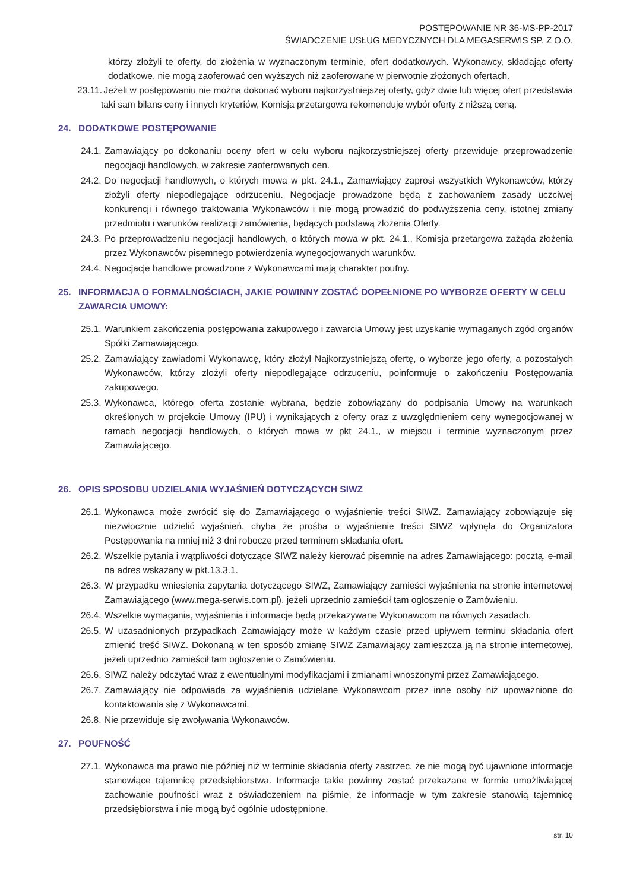POSTĘPOWANIE NR 36-MS-PP-2017
ŚWIADCZENIE USŁUG MEDYCZNYCH DLA MEGASERWIS SP. Z O.O.
którzy złożyli te oferty, do złożenia w wyznaczonym terminie, ofert dodatkowych. Wykonawcy, składając oferty dodatkowe, nie mogą zaoferować cen wyższych niż zaoferowane w pierwotnie złożonych ofertach.
23.11. Jeżeli w postępowaniu nie można dokonać wyboru najkorzystniejszej oferty, gdyż dwie lub więcej ofert przedstawia taki sam bilans ceny i innych kryteriów, Komisja przetargowa rekomenduje wybór oferty z niższą ceną.
24. DODATKOWE POSTĘPOWANIE
24.1. Zamawiający po dokonaniu oceny ofert w celu wyboru najkorzystniejszej oferty przewiduje przeprowadzenie negocjacji handlowych, w zakresie zaoferowanych cen.
24.2. Do negocjacji handlowych, o których mowa w pkt. 24.1., Zamawiający zaprosi wszystkich Wykonawców, którzy złożyli oferty niepodlegające odrzuceniu. Negocjacje prowadzone będą z zachowaniem zasady uczciwej konkurencji i równego traktowania Wykonawców i nie mogą prowadzić do podwyższenia ceny, istotnej zmiany przedmiotu i warunków realizacji zamówienia, będących podstawą złożenia Oferty.
24.3. Po przeprowadzeniu negocjacji handlowych, o których mowa w pkt. 24.1., Komisja przetargowa zażąda złożenia przez Wykonawców pisemnego potwierdzenia wynegocjowanych warunków.
24.4. Negocjacje handlowe prowadzone z Wykonawcami mają charakter poufny.
25. INFORMACJA O FORMALNOŚCIACH, JAKIE POWINNY ZOSTAĆ DOPEŁNIONE PO WYBORZE OFERTY W CELU ZAWARCIA UMOWY:
25.1. Warunkiem zakończenia postępowania zakupowego i zawarcia Umowy jest uzyskanie wymaganych zgód organów Spółki Zamawiającego.
25.2. Zamawiający zawiadomi Wykonawcę, który złożył Najkorzystniejszą ofertę, o wyborze jego oferty, a pozostałych Wykonawców, którzy złożyli oferty niepodlegające odrzuceniu, poinformuje o zakończeniu Postępowania zakupowego.
25.3. Wykonawca, którego oferta zostanie wybrana, będzie zobowiązany do podpisania Umowy na warunkach określonych w projekcie Umowy (IPU) i wynikających z oferty oraz z uwzględnieniem ceny wynegocjowanej w ramach negocjacji handlowych, o których mowa w pkt 24.1., w miejscu i terminie wyznaczonym przez Zamawiającego.
26. OPIS SPOSOBU UDZIELANIA WYJAŚNIEŃ DOTYCZĄCYCH SIWZ
26.1. Wykonawca może zwrócić się do Zamawiającego o wyjaśnienie treści SIWZ. Zamawiający zobowiązuje się niezwłocznie udzielić wyjaśnień, chyba że prośba o wyjaśnienie treści SIWZ wpłynęła do Organizatora Postępowania na mniej niż 3 dni robocze przed terminem składania ofert.
26.2. Wszelkie pytania i wątpliwości dotyczące SIWZ należy kierować pisemnie na adres Zamawiającego: pocztą, e-mail na adres wskazany w pkt.13.3.1.
26.3. W przypadku wniesienia zapytania dotyczącego SIWZ, Zamawiający zamieści wyjaśnienia na stronie internetowej Zamawiającego (www.mega-serwis.com.pl), jeżeli uprzednio zamieścił tam ogłoszenie o Zamówieniu.
26.4. Wszelkie wymagania, wyjaśnienia i informacje będą przekazywane Wykonawcom na równych zasadach.
26.5. W uzasadnionych przypadkach Zamawiający może w każdym czasie przed upływem terminu składania ofert zmienić treść SIWZ. Dokonaną w ten sposób zmianę SIWZ Zamawiający zamieszcza ją na stronie internetowej, jeżeli uprzednio zamieścił tam ogłoszenie o Zamówieniu.
26.6. SIWZ należy odczytać wraz z ewentualnymi modyfikacjami i zmianami wnoszonymi przez Zamawiającego.
26.7. Zamawiający nie odpowiada za wyjaśnienia udzielane Wykonawcom przez inne osoby niż upoważnione do kontaktowania się z Wykonawcami.
26.8. Nie przewiduje się zwoływania Wykonawców.
27. POUFNOŚĆ
27.1. Wykonawca ma prawo nie później niż w terminie składania oferty zastrzec, że nie mogą być ujawnione informacje stanowiące tajemnicę przedsiębiorstwa. Informacje takie powinny zostać przekazane w formie umożliwiającej zachowanie poufności wraz z oświadczeniem na piśmie, że informacje w tym zakresie stanowią tajemnicę przedsiębiorstwa i nie mogą być ogólnie udostępnione.
str. 10